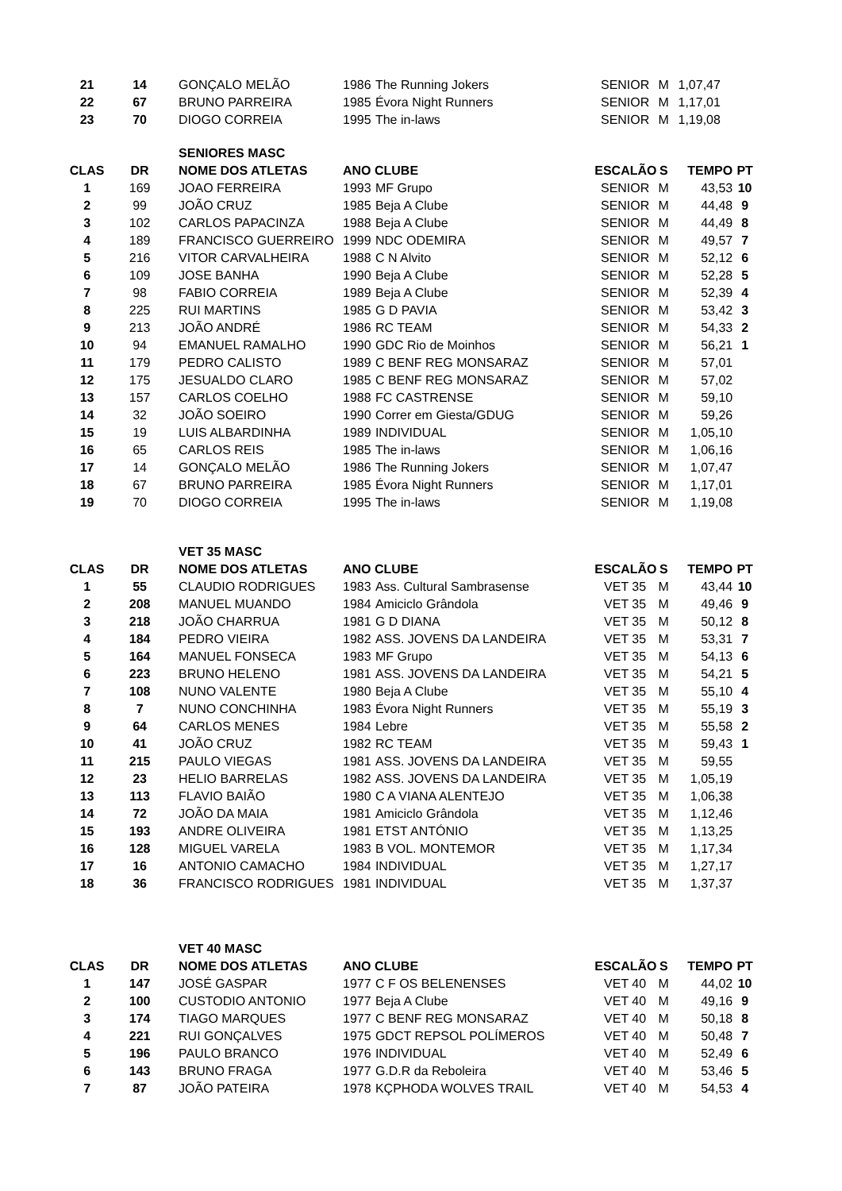| 21 | 14 | GONÇALO MELÃO | 1986 | The Running Jokers | SENIOR | M | 1,07,47 | |
| 22 | 67 | BRUNO PARREIRA | 1985 | Évora Night Runners | SENIOR | M | 1,17,01 | |
| 23 | 70 | DIOGO CORREIA | 1995 | The in-laws | SENIOR | M | 1,19,08 | |
| | | SENIORES MASC | | | | | | |
| CLAS | DR | NOME DOS ATLETAS | ANO CLUBE | | ESCALÃO | S | TEMPO | PT |
| 1 | 169 | JOAO FERREIRA | 1993 | MF Grupo | SENIOR | M | 43,53 | 10 |
| 2 | 99 | JOÃO CRUZ | 1985 | Beja A Clube | SENIOR | M | 44,48 | 9 |
| 3 | 102 | CARLOS PAPACINZA | 1988 | Beja A Clube | SENIOR | M | 44,49 | 8 |
| 4 | 189 | FRANCISCO GUERREIRO | 1999 | NDC ODEMIRA | SENIOR | M | 49,57 | 7 |
| 5 | 216 | VITOR CARVALHEIRA | 1988 | C N Alvito | SENIOR | M | 52,12 | 6 |
| 6 | 109 | JOSE BANHA | 1990 | Beja A Clube | SENIOR | M | 52,28 | 5 |
| 7 | 98 | FABIO CORREIA | 1989 | Beja A Clube | SENIOR | M | 52,39 | 4 |
| 8 | 225 | RUI MARTINS | 1985 | G D PAVIA | SENIOR | M | 53,42 | 3 |
| 9 | 213 | JOÃO ANDRÉ | 1986 | RC TEAM | SENIOR | M | 54,33 | 2 |
| 10 | 94 | EMANUEL RAMALHO | 1990 | GDC Rio de Moinhos | SENIOR | M | 56,21 | 1 |
| 11 | 179 | PEDRO CALISTO | 1989 | C BENF REG MONSARAZ | SENIOR | M | 57,01 | |
| 12 | 175 | JESUALDO CLARO | 1985 | C BENF REG MONSARAZ | SENIOR | M | 57,02 | |
| 13 | 157 | CARLOS COELHO | 1988 | FC CASTRENSE | SENIOR | M | 59,10 | |
| 14 | 32 | JOÃO SOEIRO | 1990 | Correr em Giesta/GDUG | SENIOR | M | 59,26 | |
| 15 | 19 | LUIS ALBARDINHA | 1989 | INDIVIDUAL | SENIOR | M | 1,05,10 | |
| 16 | 65 | CARLOS REIS | 1985 | The in-laws | SENIOR | M | 1,06,16 | |
| 17 | 14 | GONÇALO MELÃO | 1986 | The Running Jokers | SENIOR | M | 1,07,47 | |
| 18 | 67 | BRUNO PARREIRA | 1985 | Évora Night Runners | SENIOR | M | 1,17,01 | |
| 19 | 70 | DIOGO CORREIA | 1995 | The in-laws | SENIOR | M | 1,19,08 | |
| | | VET 35 MASC | | | | | | |
| CLAS | DR | NOME DOS ATLETAS | ANO CLUBE | | ESCALÃO | S | TEMPO | PT |
| 1 | 55 | CLAUDIO RODRIGUES | 1983 | Ass. Cultural Sambrasense | VET 35 | M | 43,44 | 10 |
| 2 | 208 | MANUEL MUANDO | 1984 | Amiciclo Grândola | VET 35 | M | 49,46 | 9 |
| 3 | 218 | JOÃO CHARRUA | 1981 | G D DIANA | VET 35 | M | 50,12 | 8 |
| 4 | 184 | PEDRO VIEIRA | 1982 | ASS. JOVENS DA LANDEIRA | VET 35 | M | 53,31 | 7 |
| 5 | 164 | MANUEL FONSECA | 1983 | MF Grupo | VET 35 | M | 54,13 | 6 |
| 6 | 223 | BRUNO HELENO | 1981 | ASS. JOVENS DA LANDEIRA | VET 35 | M | 54,21 | 5 |
| 7 | 108 | NUNO VALENTE | 1980 | Beja A Clube | VET 35 | M | 55,10 | 4 |
| 8 | 7 | NUNO CONCHINHA | 1983 | Évora Night Runners | VET 35 | M | 55,19 | 3 |
| 9 | 64 | CARLOS MENES | 1984 | Lebre | VET 35 | M | 55,58 | 2 |
| 10 | 41 | JOÃO CRUZ | 1982 | RC TEAM | VET 35 | M | 59,43 | 1 |
| 11 | 215 | PAULO VIEGAS | 1981 | ASS. JOVENS DA LANDEIRA | VET 35 | M | 59,55 | |
| 12 | 23 | HELIO BARRELAS | 1982 | ASS. JOVENS DA LANDEIRA | VET 35 | M | 1,05,19 | |
| 13 | 113 | FLAVIO BAIÃO | 1980 | C A VIANA ALENTEJO | VET 35 | M | 1,06,38 | |
| 14 | 72 | JOÃO DA MAIA | 1981 | Amiciclo Grândola | VET 35 | M | 1,12,46 | |
| 15 | 193 | ANDRE OLIVEIRA | 1981 | ETST ANTÓNIO | VET 35 | M | 1,13,25 | |
| 16 | 128 | MIGUEL VARELA | 1983 | B VOL. MONTEMOR | VET 35 | M | 1,17,34 | |
| 17 | 16 | ANTONIO CAMACHO | 1984 | INDIVIDUAL | VET 35 | M | 1,27,17 | |
| 18 | 36 | FRANCISCO RODRIGUES | 1981 | INDIVIDUAL | VET 35 | M | 1,37,37 | |
| | | VET 40 MASC | | | | | | |
| CLAS | DR | NOME DOS ATLETAS | ANO CLUBE | | ESCALÃO | S | TEMPO | PT |
| 1 | 147 | JOSÉ GASPAR | 1977 | C F OS BELENENSES | VET 40 | M | 44,02 | 10 |
| 2 | 100 | CUSTODIO ANTONIO | 1977 | Beja A Clube | VET 40 | M | 49,16 | 9 |
| 3 | 174 | TIAGO MARQUES | 1977 | C BENF REG MONSARAZ | VET 40 | M | 50,18 | 8 |
| 4 | 221 | RUI GONÇALVES | 1975 | GDCT REPSOL POLÍMEROS | VET 40 | M | 50,48 | 7 |
| 5 | 196 | PAULO BRANCO | 1976 | INDIVIDUAL | VET 40 | M | 52,49 | 6 |
| 6 | 143 | BRUNO FRAGA | 1977 | G.D.R da Reboleira | VET 40 | M | 53,46 | 5 |
| 7 | 87 | JOÃO PATEIRA | 1978 | KÇPHODA WOLVES TRAIL | VET 40 | M | 54,53 | 4 |